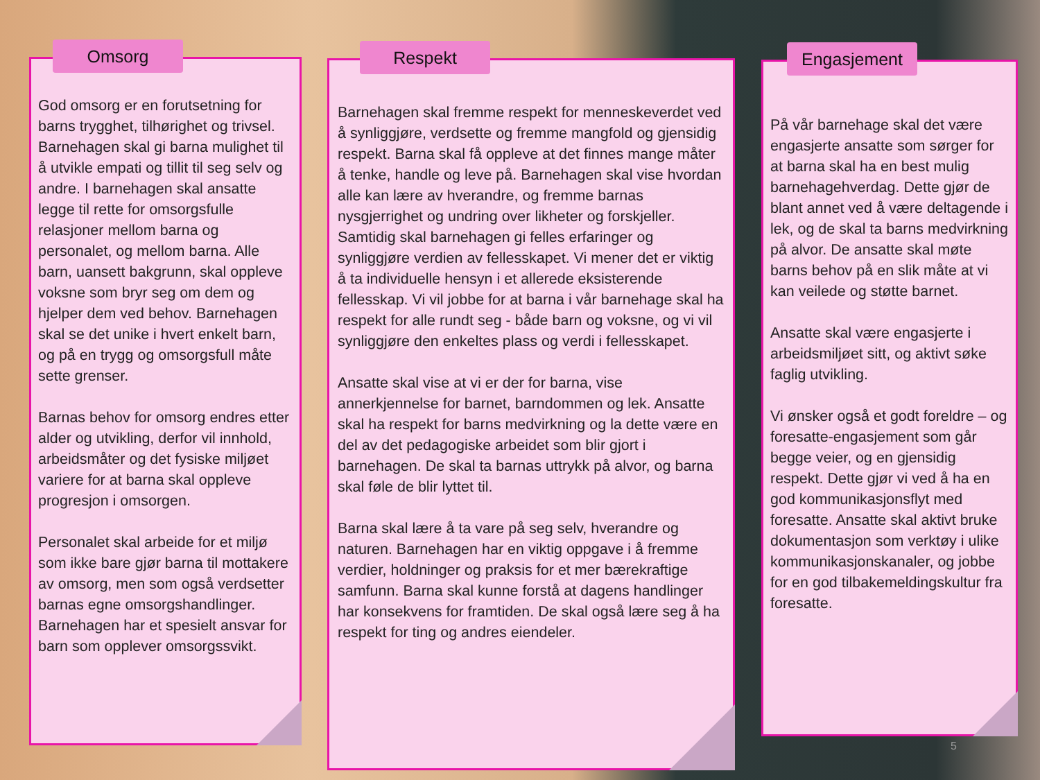Omsorg
God omsorg er en forutsetning for barns trygghet, tilhørighet og trivsel. Barnehagen skal gi barna mulighet til å utvikle empati og tillit til seg selv og andre. I barnehagen skal ansatte legge til rette for omsorgsfulle relasjoner mellom barna og personalet, og mellom barna. Alle barn, uansett bakgrunn, skal oppleve voksne som bryr seg om dem og hjelper dem ved behov. Barnehagen skal se det unike i hvert enkelt barn, og på en trygg og omsorgsfull måte sette grenser.
Barnas behov for omsorg endres etter alder og utvikling, derfor vil innhold, arbeidsmåter og det fysiske miljøet variere for at barna skal oppleve progresjon i omsorgen.
Personalet skal arbeide for et miljø som ikke bare gjør barna til mottakere av omsorg, men som også verdsetter barnas egne omsorgshandlinger. Barnehagen har et spesielt ansvar for barn som opplever omsorgssvikt.
Respekt
Barnehagen skal fremme respekt for menneskeverdet ved å synliggjøre, verdsette og fremme mangfold og gjensidig respekt. Barna skal få oppleve at det finnes mange måter å tenke, handle og leve på. Barnehagen skal vise hvordan alle kan lære av hverandre, og fremme barnas nysgjerrighet og undring over likheter og forskjeller. Samtidig skal barnehagen gi felles erfaringer og synliggjøre verdien av fellesskapet. Vi mener det er viktig å ta individuelle hensyn i et allerede eksisterende fellesskap. Vi vil jobbe for at barna i vår barnehage skal ha respekt for alle rundt seg - både barn og voksne, og vi vil synliggjøre den enkeltes plass og verdi i fellesskapet.
Ansatte skal vise at vi er der for barna, vise annerkjennelse for barnet, barndommen og lek. Ansatte skal ha respekt for barns medvirkning og la dette være en del av det pedagogiske arbeidet som blir gjort i barnehagen. De skal ta barnas uttrykk på alvor, og barna skal føle de blir lyttet til.
Barna skal lære å ta vare på seg selv, hverandre og naturen. Barnehagen har en viktig oppgave i å fremme verdier, holdninger og praksis for et mer bærekraftige samfunn. Barna skal kunne forstå at dagens handlinger har konsekvens for framtiden. De skal også lære seg å ha respekt for ting og andres eiendeler.
Engasjement
På vår barnehage skal det være engasjerte ansatte som sørger for at barna skal ha en best mulig barnehagehverdag. Dette gjør de blant annet ved å være deltagende i lek, og de skal ta barns medvirkning på alvor. De ansatte skal møte barns behov på en slik måte at vi kan veilede og støtte barnet.
Ansatte skal være engasjerte i arbeidsmiljøet sitt, og aktivt søke faglig utvikling.
Vi ønsker også et godt foreldre – og foresatte-engasjement som går begge veier, og en gjensidig respekt. Dette gjør vi ved å ha en god kommunikasjonsflyt med foresatte. Ansatte skal aktivt bruke dokumentasjon som verktøy i ulike kommunikasjonskanaler, og jobbe for en god tilbakemeldingskultur fra foresatte.
5